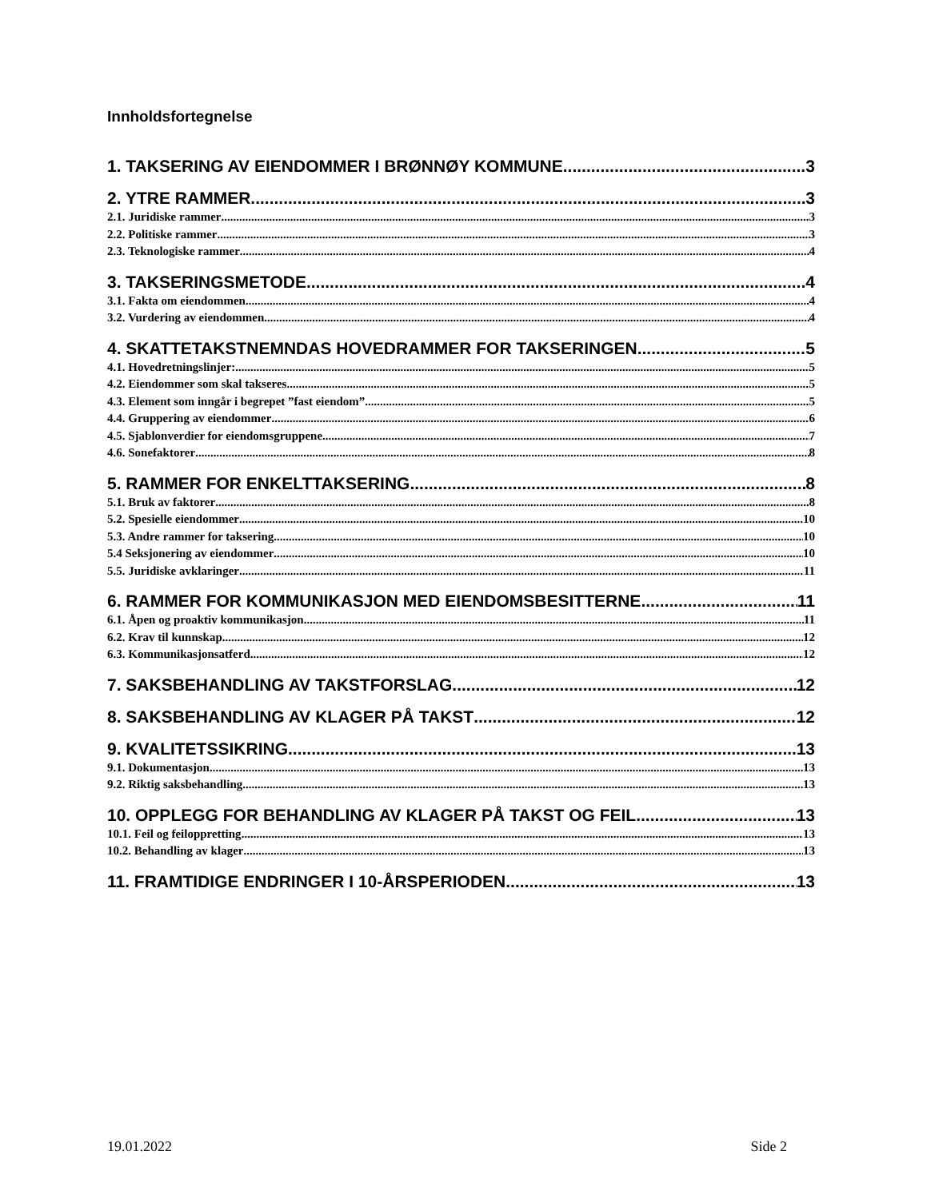Innholdsfortegnelse
1. TAKSERING AV EIENDOMMER I BRØNNØY KOMMUNE 3
2. YTRE RAMMER 3
2.1. Juridiske rammer 3
2.2. Politiske rammer 3
2.3. Teknologiske rammer 4
3. TAKSERINGSMETODE 4
3.1. Fakta om eiendommen 4
3.2. Vurdering av eiendommen 4
4. SKATTETAKSTNEMNDAS HOVEDRAMMER FOR TAKSERINGEN 5
4.1. Hovedretningslinjer: 5
4.2. Eiendommer som skal takseres 5
4.3. Element som inngår i begrepet ”fast eiendom” 5
4.4. Gruppering av eiendommer 6
4.5. Sjablonverdier for eiendomsgruppene 7
4.6. Sonefaktorer 8
5. RAMMER FOR ENKELTTAKSERING 8
5.1. Bruk av faktorer 8
5.2. Spesielle eiendommer 10
5.3. Andre rammer for taksering 10
5.4 Seksjonering av eiendommer 10
5.5. Juridiske avklaringer 11
6. RAMMER FOR KOMMUNIKASJON MED EIENDOMSBESITTERNE 11
6.1. Åpen og proaktiv kommunikasjon 11
6.2. Krav til kunnskap 12
6.3. Kommunikasjonsatferd 12
7. SAKSBEHANDLING AV TAKSTFORSLAG 12
8. SAKSBEHANDLING AV KLAGER PÅ TAKST 12
9. KVALITETSSIKRING 13
9.1. Dokumentasjon 13
9.2. Riktig saksbehandling 13
10. OPPLEGG FOR BEHANDLING AV KLAGER PÅ TAKST OG FEIL 13
10.1. Feil og feiloppretting 13
10.2. Behandling av klager 13
11. FRAMTIDIGE ENDRINGER I 10-ÅRSPERIODEN 13
19.01.2022 Side 2